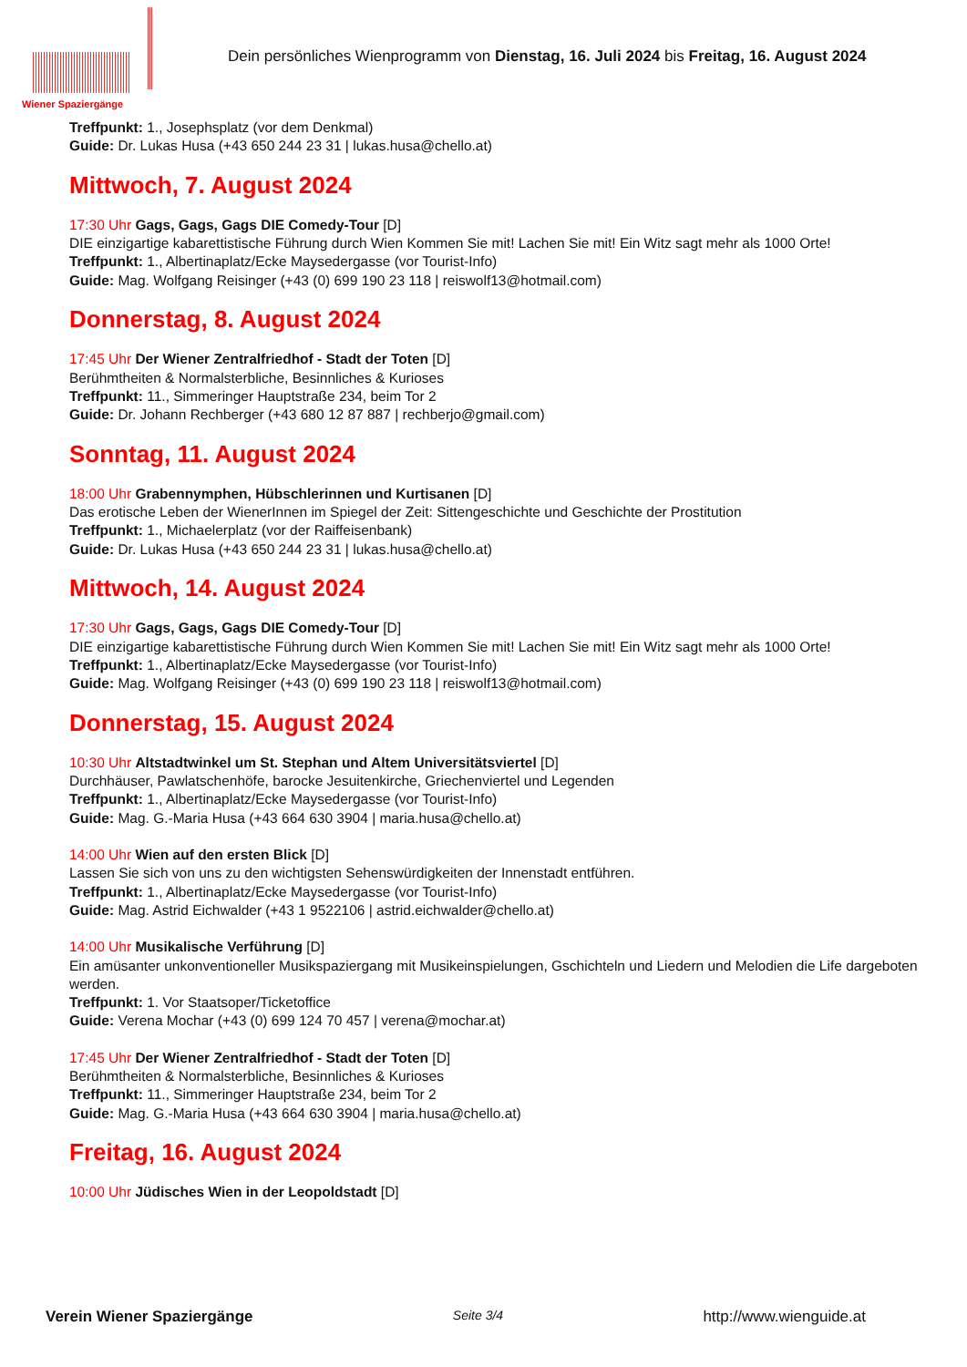Wiener Spaziergänge
Dein persönliches Wienprogramm von Dienstag, 16. Juli 2024 bis Freitag, 16. August 2024
Treffpunkt: 1., Josephsplatz (vor dem Denkmal)
Guide: Dr. Lukas Husa (+43 650 244 23 31 | lukas.husa@chello.at)
Mittwoch, 7. August 2024
17:30 Uhr Gags, Gags, Gags DIE Comedy-Tour [D]
DIE einzigartige kabarettistische Führung durch Wien Kommen Sie mit! Lachen Sie mit! Ein Witz sagt mehr als 1000 Orte!
Treffpunkt: 1., Albertinaplatz/Ecke Maysedergasse (vor Tourist-Info)
Guide: Mag. Wolfgang Reisinger (+43 (0) 699 190 23 118 | reiswolf13@hotmail.com)
Donnerstag, 8. August 2024
17:45 Uhr Der Wiener Zentralfriedhof - Stadt der Toten [D]
Berühmtheiten & Normalsterbliche, Besinnliches & Kurioses
Treffpunkt: 11., Simmeringer Hauptstraße 234, beim Tor 2
Guide: Dr. Johann Rechberger (+43 680 12 87 887 | rechberjo@gmail.com)
Sonntag, 11. August 2024
18:00 Uhr Grabennymphen, Hübschlerinnen und Kurtisanen [D]
Das erotische Leben der WienerInnen im Spiegel der Zeit: Sittengeschichte und Geschichte der Prostitution
Treffpunkt: 1., Michaelerplatz (vor der Raiffeisenbank)
Guide: Dr. Lukas Husa (+43 650 244 23 31 | lukas.husa@chello.at)
Mittwoch, 14. August 2024
17:30 Uhr Gags, Gags, Gags DIE Comedy-Tour [D]
DIE einzigartige kabarettistische Führung durch Wien Kommen Sie mit! Lachen Sie mit! Ein Witz sagt mehr als 1000 Orte!
Treffpunkt: 1., Albertinaplatz/Ecke Maysedergasse (vor Tourist-Info)
Guide: Mag. Wolfgang Reisinger (+43 (0) 699 190 23 118 | reiswolf13@hotmail.com)
Donnerstag, 15. August 2024
10:30 Uhr Altstadtwinkel um St. Stephan und Altem Universitätsviertel [D]
Durchhäuser, Pawlatschenhöfe, barocke Jesuitenkirche, Griechenviertel und Legenden
Treffpunkt: 1., Albertinaplatz/Ecke Maysedergasse (vor Tourist-Info)
Guide: Mag. G.-Maria Husa (+43 664 630 3904 | maria.husa@chello.at)
14:00 Uhr Wien auf den ersten Blick [D]
Lassen Sie sich von uns zu den wichtigsten Sehenswürdigkeiten der Innenstadt entführen.
Treffpunkt: 1., Albertinaplatz/Ecke Maysedergasse (vor Tourist-Info)
Guide: Mag. Astrid Eichwalder (+43 1 9522106 | astrid.eichwalder@chello.at)
14:00 Uhr Musikalische Verführung [D]
Ein amüsanter unkonventioneller Musikspaziergang mit Musikeinspielungen, Gschichteln und Liedern und Melodien die Life dargeboten werden.
Treffpunkt: 1. Vor Staatsoper/Ticketoffice
Guide: Verena Mochar (+43 (0) 699 124 70 457 | verena@mochar.at)
17:45 Uhr Der Wiener Zentralfriedhof - Stadt der Toten [D]
Berühmtheiten & Normalsterbliche, Besinnliches & Kurioses
Treffpunkt: 11., Simmeringer Hauptstraße 234, beim Tor 2
Guide: Mag. G.-Maria Husa (+43 664 630 3904 | maria.husa@chello.at)
Freitag, 16. August 2024
10:00 Uhr Jüdisches Wien in der Leopoldstadt [D]
Verein Wiener Spaziergänge Seite 3/4 http://www.wienguide.at